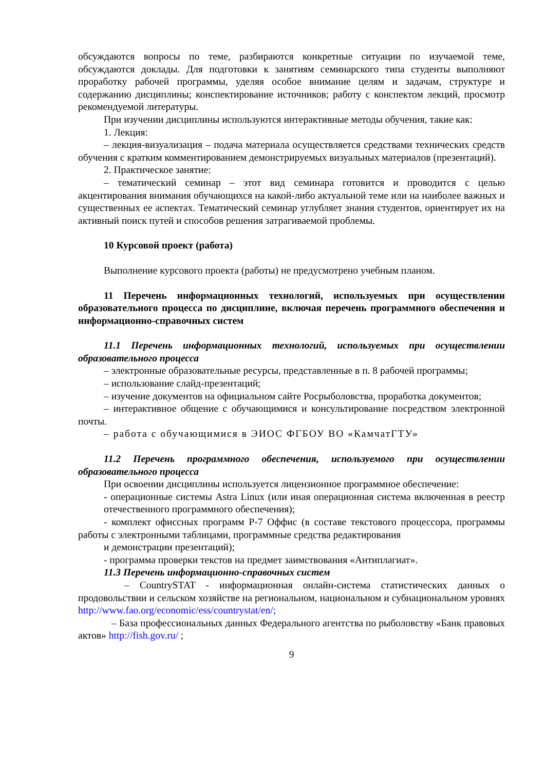обсуждаются вопросы по теме, разбираются конкретные ситуации по изучаемой теме, обсуждаются доклады. Для подготовки к занятиям семинарского типа студенты выполняют проработку рабочей программы, уделяя особое внимание целям и задачам, структуре и содержанию дисциплины; конспектирование источников; работу с конспектом лекций, просмотр рекомендуемой литературы.
При изучении дисциплины используются интерактивные методы обучения, такие как:
1. Лекция:
– лекция-визуализация – подача материала осуществляется средствами технических средств обучения с кратким комментированием демонстрируемых визуальных материалов (презентаций).
2. Практическое занятие:
– тематический семинар – этот вид семинара готовится и проводится с целью акцентирования внимания обучающихся на какой-либо актуальной теме или на наиболее важных и существенных ее аспектах. Тематический семинар углубляет знания студентов, ориентирует их на активный поиск путей и способов решения затрагиваемой проблемы.
10 Курсовой проект (работа)
Выполнение курсового проекта (работы) не предусмотрено учебным планом.
11 Перечень информационных технологий, используемых при осуществлении образовательного процесса по дисциплине, включая перечень программного обеспечения и информационно-справочных систем
11.1 Перечень информационных технологий, используемых при осуществлении образовательного процесса
– электронные образовательные ресурсы, представленные в п. 8 рабочей программы;
– использование слайд-презентаций;
– изучение документов на официальном сайте Росрыболовства, проработка документов;
– интерактивное общение с обучающимися и консультирование посредством электронной почты.
– работа с обучающимися в ЭИОС ФГБОУ ВО «КамчатГТУ»
11.2 Перечень программного обеспечения, используемого при осуществлении образовательного процесса
При освоении дисциплины используется лицензионное программное обеспечение:
- операционные системы Astra Linux (или иная операционная система включенная в реестр отечественного программного обеспечения);
- комплект офиссных программ Р-7 Оффис (в составе текстового процессора, программы работы с электронными таблицами, программные средства редактирования
и демонстрации презентаций);
- программа проверки текстов на предмет заимствования «Антиплагиат».
11.3 Перечень информационно-справочных систем
– CountrySTAT - информационная онлайн-система статистических данных о продовольствии и сельском хозяйстве на региональном, национальном и субнациональном уровнях http://www.fao.org/economic/ess/countrystat/en/;
– База профессиональных данных Федерального агентства по рыболовству «Банк правовых актов» http://fish.gov.ru/ ;
9